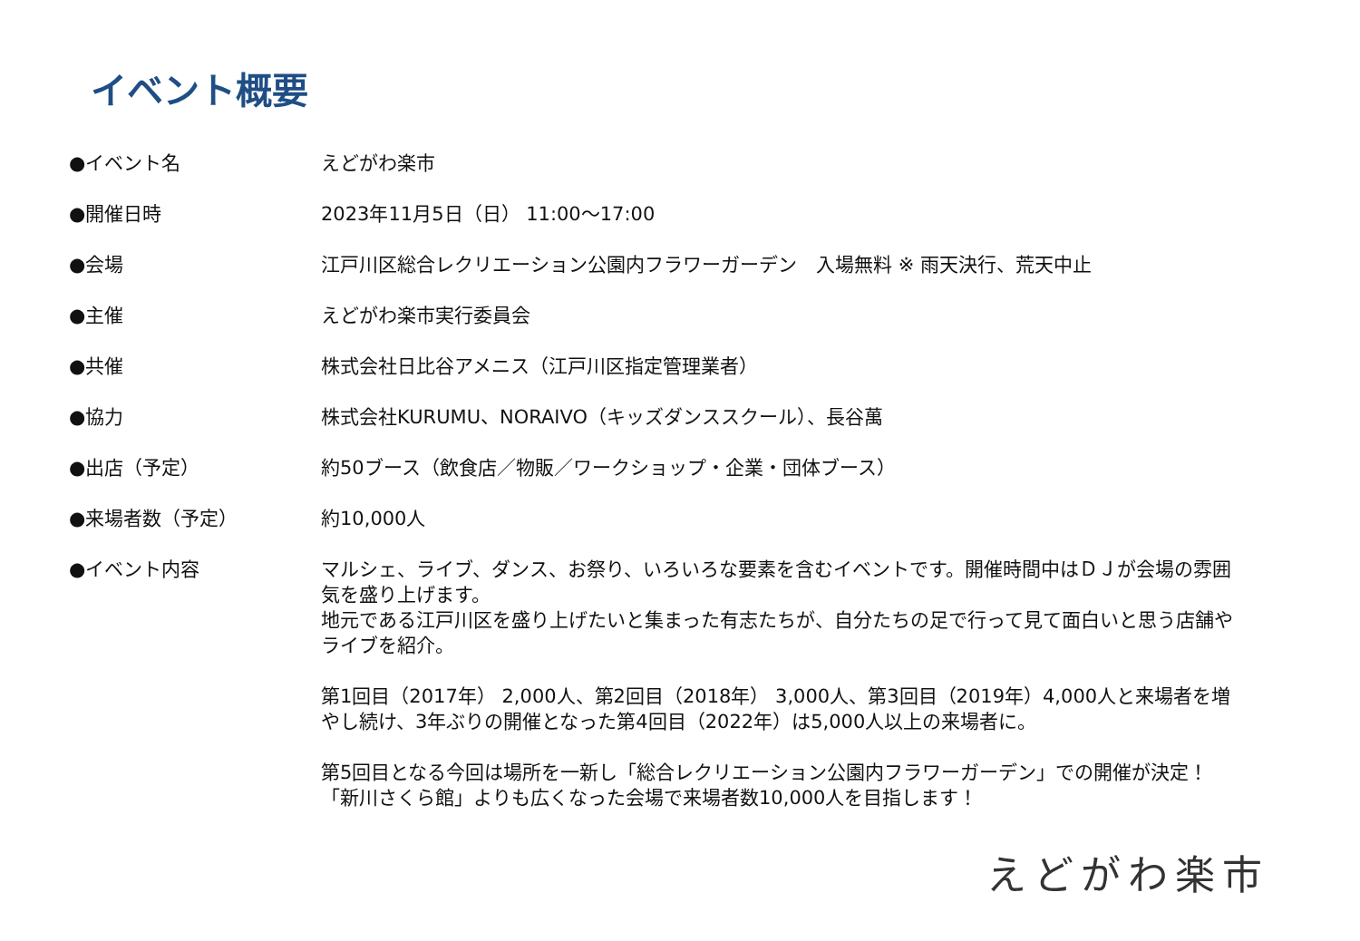イベント概要
| ●イベント名 | えどがわ楽市 |
| ●開催日時 | 2023年11月5日（日） 11:00〜17:00 |
| ●会場 | 江戸川区総合レクリエーション公園内フラワーガーデン 入場無料 ※ 雨天決行、荒天中止 |
| ●主催 | えどがわ楽市実行委員会 |
| ●共催 | 株式会社日比谷アメニス（江戸川区指定管理業者） |
| ●協力 | 株式会社KURUMU、NORAIVO（キッズダンススクール）、長谷萬 |
| ●出店（予定） | 約50ブース（飲食店／物販／ワークショップ・企業・団体ブース） |
| ●来場者数（予定） | 約10,000人 |
| ●イベント内容 | マルシェ、ライブ、ダンス、お祭り、いろいろな要素を含むイベントです。開催時間中はＤＪが会場の雰囲気を盛り上げます。 地元である江戸川区を盛り上げたいと集まった有志たちが、自分たちの足で行って見て面白いと思う店舗やライブを紹介。 第1回目（2017年） 2,000人、第2回目（2018年） 3,000人、第3回目（2019年）4,000人と来場者を増やし続け、3年ぶりの開催となった第4回目（2022年）は5,000人以上の来場者に。 第5回目となる今回は場所を一新し「総合レクリエーション公園内フラワーガーデン」での開催が決定！「新川さくら館」よりも広くなった会場で来場者数10,000人を目指します！ |
えどがわ楽市